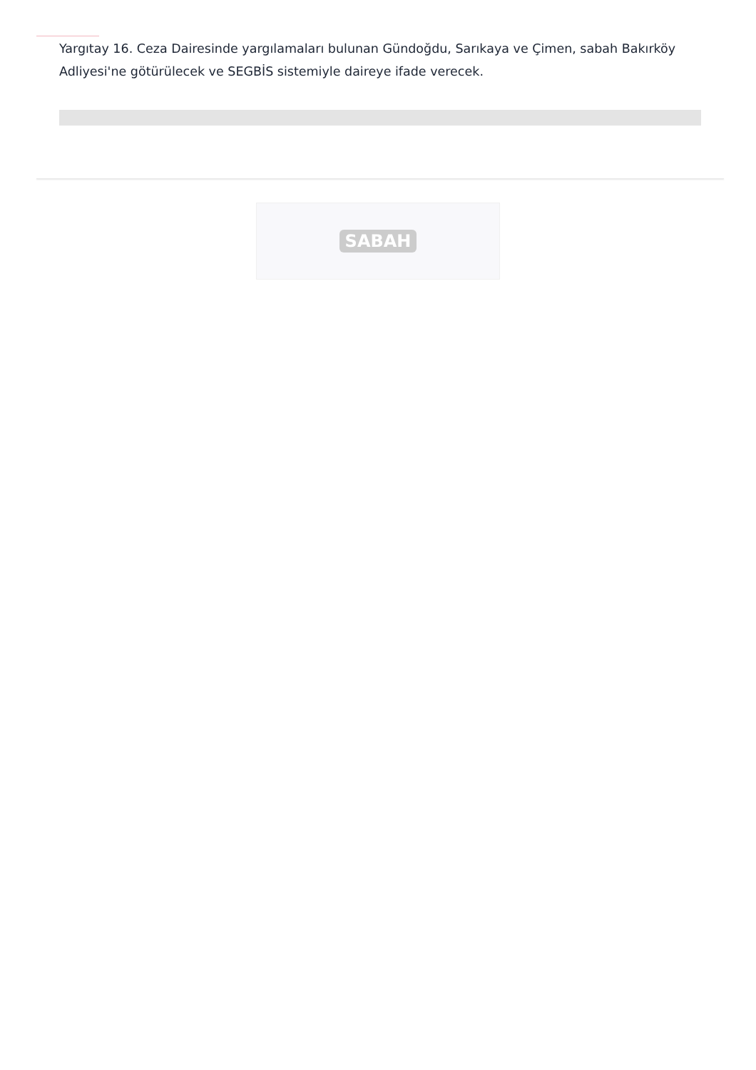Yargıtay 16. Ceza Dairesinde yargılamaları bulunan Gündoğdu, Sarıkaya ve Çimen, sabah Bakırköy Adliyesi'ne götürülecek ve SEGBİS sistemiyle daireye ifade verecek.
SABAH